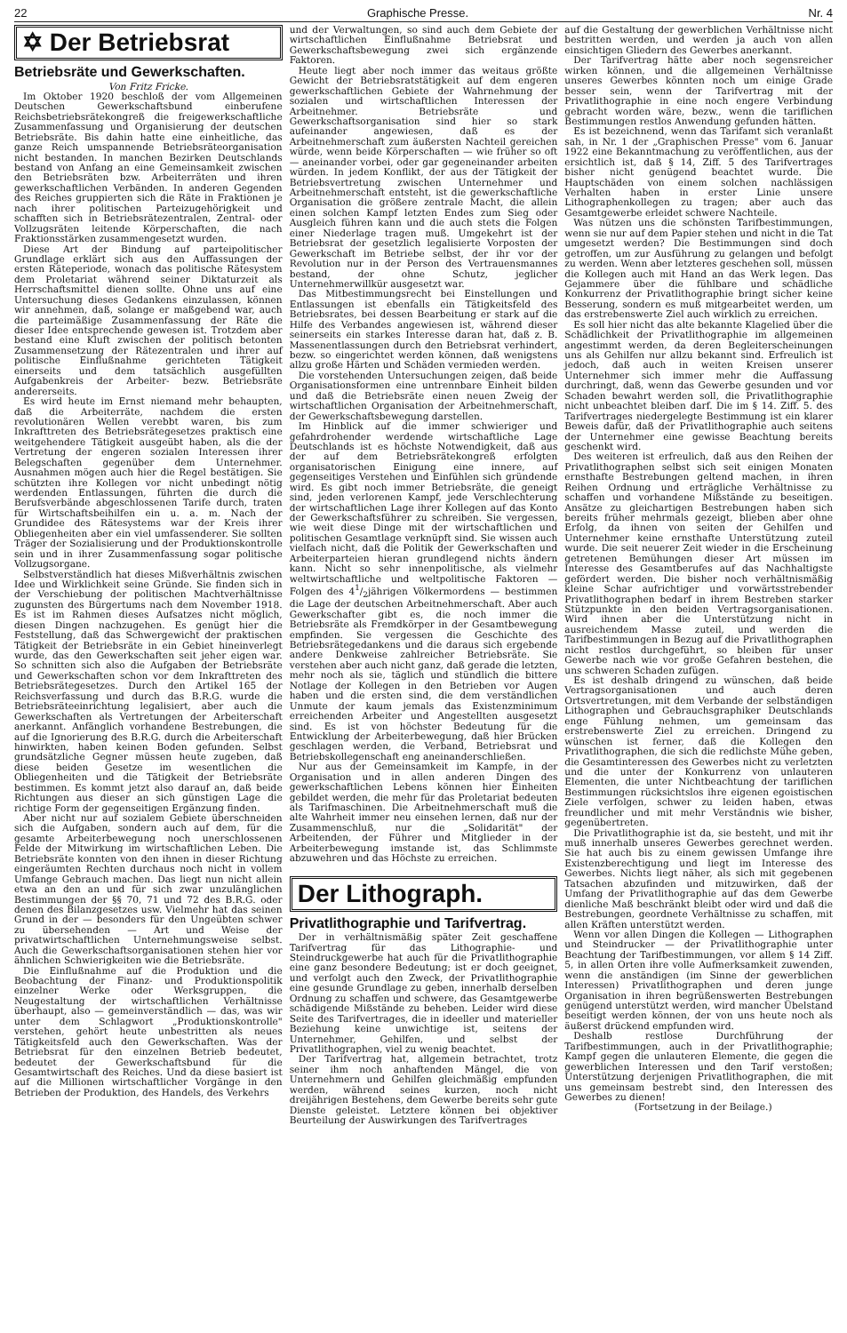22 Graphische Presse. Nr. 4
✡ Der Betriebsrat
Betriebsräte und Gewerkschaften.
Von Fritz Fricke.
Im Oktober 1920 beschloß der vom Allgemeinen Deutschen Gewerkschaftsbund einberufene Reichsbetriebsrätekongreß die freigewerkschaftliche Zusammenfassung und Organisierung der deutschen Betriebsräte. Bis dahin hatte eine einheitliche, das ganze Reich umspannende Betriebsräteorganisation nicht bestanden. In manchen Bezirken Deutschlands bestand von Anfang an eine Gemeinsamkeit zwischen den Betriebsräten bzw. Arbeiterräten und ihren gewerkschaftlichen Verbänden. In anderen Gegenden des Reiches gruppierten sich die Räte in Fraktionen je nach ihrer politischen Parteizugehörigkeit und schafften sich in Betriebsrätezentralen, Zentral- oder Vollzugsräten leitende Körperschaften, die nach Fraktionsstärken zusammengesetzt wurden.
Diese Art der Bindung auf parteipolitischer Grundlage erklärt sich aus den Auffassungen der ersten Räteperiode, wonach das politische Rätesystem dem Proletariat während seiner Diktaturzeit als Herrschaftsmittel dienen sollte. Ohne uns auf eine Untersuchung dieses Gedankens einzulassen, können wir annehmen, daß, solange er maßgebend war, auch die parteimäßige Zusammenfassung der Räte die dieser Idee entsprechende gewesen ist. Trotzdem aber bestand eine Kluft zwischen der politisch betonten Zusammensetzung der Rätezentralen und ihrer auf politische Einflußnahme gerichteten Tätigkeit einerseits und dem tatsächlich ausgefüllten Aufgabenkreis der Arbeiter- bezw. Betriebsräte andererseits.
Es wird heute im Ernst niemand mehr behaupten, daß die Arbeiterräte, nachdem die ersten revolutionären Wellen verebbt waren, bis zum Inkrafttreten des Betriebsrätegesetzes praktisch eine weitgehendere Tätigkeit ausgeübt haben, als die der Vertretung der engeren sozialen Interessen ihrer Belegschaften gegenüber dem Unternehmer. Ausnahmen mögen auch hier die Regel bestätigen. Sie schützten ihre Kollegen vor nicht unbedingt nötig werdenden Entlassungen, führten die durch die Berufsverbände abgeschlossenen Tarife durch, traten für Wirtschaftsbeihilfen ein u. a. m. Nach der Grundidee des Rätesystems war der Kreis ihrer Obliegenheiten aber ein viel umfassenderer. Sie sollten Träger der Sozialisierung und der Produktionskontrolle sein und in ihrer Zusammenfassung sogar politische Vollzugsorgane.
Selbstverständlich hat dieses Mißverhältnis zwischen Idee und Wirklichkeit seine Gründe. Sie finden sich in der Verschiebung der politischen Machtverhältnisse zugunsten des Bürgertums nach dem November 1918. Es ist im Rahmen dieses Aufsatzes nicht möglich, diesen Dingen nachzugehen. Es genügt hier die Feststellung, daß das Schwergewicht der praktischen Tätigkeit der Betriebsräte in ein Gebiet hineinverlegt wurde, das den Gewerkschaften seit jeher eigen war. So schnitten sich also die Aufgaben der Betriebsräte und Gewerkschaften schon vor dem Inkrafttreten des Betriebsrätegesetzes. Durch den Artikel 165 der Reichsverfassung und durch das B.R.G. wurde die Betriebsräteeinrichtung legalisiert, aber auch die Gewerkschaften als Vertretungen der Arbeiterschaft anerkannt. Anfänglich vorhandene Bestrebungen, die auf die Ignorierung des B.R.G. durch die Arbeiterschaft hinwirkten, haben keinen Boden gefunden. Selbst grundsätzliche Gegner müssen heute zugeben, daß diese beiden Gesetze im wesentlichen die Obliegenheiten und die Tätigkeit der Betriebsräte bestimmen. Es kommt jetzt also darauf an, daß beide Richtungen aus dieser an sich günstigen Lage die richtige Form der gegenseitigen Ergänzung finden.
Aber nicht nur auf sozialem Gebiete überschneiden sich die Aufgaben, sondern auch auf dem, für die gesamte Arbeiterbewegung noch unerschlossenen Felde der Mitwirkung im wirtschaftlichen Leben. Die Betriebsräte konnten von den ihnen in dieser Richtung eingeräumten Rechten durchaus noch nicht in vollem Umfange Gebrauch machen. Das liegt nun nicht allein etwa an den an und für sich zwar unzulänglichen Bestimmungen der §§ 70, 71 und 72 des B.R.G. oder denen des Bilanzgesetzes usw. Vielmehr hat das seinen Grund in der — besonders für den Ungeübten schwer zu übersehenden — Art und Weise der privatwirtschaftlichen Unternehmungsweise selbst. Auch die Gewerkschaftsorganisationen stehen hier vor ähnlichen Schwierigkeiten wie die Betriebsräte.
Die Einflußnahme auf die Produktion und die Beobachtung der Finanz- und Produktionspolitik einzelner Werke oder Werksgruppen, die Neugestaltung der wirtschaftlichen Verhältnisse überhaupt, also — gemeinverständlich — das, was wir unter dem Schlagwort „Produktionskontrolle" verstehen, gehört heute unbestritten als neues Tätigkeitsfeld auch den Gewerkschaften. Was der Betriebsrat für den einzelnen Betrieb bedeutet, bedeutet der Gewerkschaftsbund für die Gesamtwirtschaft des Reiches. Und da diese basiert ist auf die Millionen wirtschaftlicher Vorgänge in den Betrieben der Produktion, des Handels, des Verkehrs
und der Verwaltungen, so sind auch dem Gebiete der wirtschaftlichen Einflußnahme Betriebsrat und Gewerkschaftsbewegung zwei sich ergänzende Faktoren.
Heute liegt aber noch immer das weitaus größte Gewicht der Betriebsratstätigkeit auf dem engeren gewerkschaftlichen Gebiete der Wahrnehmung der sozialen und wirtschaftlichen Interessen der Arbeitnehmer. Betriebsräte und Gewerkschaftsorganisation sind hier so stark aufeinander angewiesen, daß es der Arbeitnehmerschaft zum äußersten Nachteil gereichen würde, wenn beide Körperschaften — wie früher so oft — aneinander vorbei, oder gar gegeneinander arbeiten würden. In jedem Konflikt, der aus der Tätigkeit der Betriebsvertretung zwischen Unternehmer und Arbeitnehmerschaft entsteht, ist die gewerkschaftliche Organisation die größere zentrale Macht, die allein einen solchen Kampf letzten Endes zum Sieg oder Ausgleich führen kann und die auch stets die Folgen einer Niederlage tragen muß. Umgekehrt ist der Betriebsrat der gesetzlich legalisierte Vorposten der Gewerkschaft im Betriebe selbst, der ihr vor der Revolution nur in der Person des Vertrauensmannes bestand, der ohne Schutz, jeglicher Unternehmerwillkür ausgesetzt war.
Das Mitbestimmungsrecht bei Einstellungen und Entlassungen ist ebenfalls ein Tätigkeitsfeld des Betriebsrates, bei dessen Bearbeitung er stark auf die Hilfe des Verbandes angewiesen ist, während dieser seinerseits ein starkes Interesse daran hat, daß z. B. Massenentlassungen durch den Betriebsrat verhindert, bezw. so eingerichtet werden können, daß wenigstens allzu große Härten und Schäden vermieden werden.
Die vorstehenden Untersuchungen zeigen, daß beide Organisationsformen eine untrennbare Einheit bilden und daß die Betriebsräte einen neuen Zweig der wirtschaftlichen Organisation der Arbeitnehmerschaft, der Gewerkschaftsbewegung darstellen.
Im Hinblick auf die immer schwieriger und gefahrdrohender werdende wirtschaftliche Lage Deutschlands ist es höchste Notwendigkeit, daß aus der auf dem Betriebsrätekongreß erfolgten organisatorischen Einigung eine innere, auf gegenseitiges Verstehen und Einfühlen sich gründende wird. Es gibt noch immer Betriebsräte, die geneigt sind, jeden verlorenen Kampf, jede Verschlechterung der wirtschaftlichen Lage ihrer Kollegen auf das Konto der Gewerkschaftsführer zu schreiben. Sie vergessen, wie weit diese Dinge mit der wirtschaftlichen und politischen Gesamtlage verknüpft sind. Sie wissen auch vielfach nicht, daß die Politik der Gewerkschaften und Arbeiterparteien hieran grundlegend nichts ändern kann. Nicht so sehr innenpolitische, als vielmehr weltwirtschaftliche und weltpolitische Faktoren — Folgen des 41/2jährigen Völkermordens — bestimmen die Lage der deutschen Arbeitnehmerschaft. Aber auch Gewerkschafter gibt es, die noch immer die Betriebsräte als Fremdkörper in der Gesamtbewegung empfinden. Sie vergessen die Geschichte des Betriebsrätegedankens und die daraus sich ergebende andere Denkweise zahlreicher Betriebsräte. Sie verstehen aber auch nicht ganz, daß gerade die letzten, mehr noch als sie, täglich und stündlich die bittere Notlage der Kollegen in den Betrieben vor Augen haben und die ersten sind, die dem verständlichen Unmute der kaum jemals das Existenzminimum erreichenden Arbeiter und Angestellten ausgesetzt sind. Es ist von höchster Bedeutung für die Entwicklung der Arbeiterbewegung, daß hier Brücken geschlagen werden, die Verband, Betriebsrat und Betriebskollegenschaft eng aneinanderschließen.
Nur aus der Gemeinsamkeit im Kampfe, in der Organisation und in allen anderen Dingen des gewerkschaftlichen Lebens können hier Einheiten gebildet werden, die mehr für das Proletariat bedeuten als Tarifmaschinen. Die Arbeitnehmerschaft muß die alte Wahrheit immer neu einsehen lernen, daß nur der Zusammenschluß, nur die „Solidarität" der Arbeitenden, der Führer und Mitglieder in der Arbeiterbewegung imstande ist, das Schlimmste abzuwehren und das Höchste zu erreichen.
Der Lithograph.
Privatlithographie und Tarifvertrag.
Der in verhältnismäßig später Zeit geschaffene Tarifvertrag für das Lithographie- und Steindruckgewerbe hat auch für die Privatlithographie eine ganz besondere Bedeutung; ist er doch geeignet, und verfolgt auch den Zweck, der Privatlithographie eine gesunde Grundlage zu geben, innerhalb derselben Ordnung zu schaffen und schwere, das Gesamtgewerbe schädigende Mißstände zu beheben. Leider wird diese Seite des Tarifvertrages, die in ideeller und materieller Beziehung keine unwichtige ist, seitens der Unternehmer, Gehilfen, und selbst der Privatlithographen, viel zu wenig beachtet.
Der Tarifvertrag hat, allgemein betrachtet, trotz seiner ihm noch anhaftenden Mängel, die von Unternehmern und Gehilfen gleichmäßig empfunden werden, während seines kurzen, noch nicht dreijährigen Bestehens, dem Gewerbe bereits sehr gute Dienste geleistet. Letztere können bei objektiver Beurteilung der Auswirkungen des Tarifvertrages
auf die Gestaltung der gewerblichen Verhältnisse nicht bestritten werden, und werden ja auch von allen einsichtigen Gliedern des Gewerbes anerkannt.
Der Tarifvertrag hätte aber noch segensreicher wirken können, und die allgemeinen Verhältnisse unseres Gewerbes könnten noch um einige Grade besser sein, wenn der Tarifvertrag mit der Privatlithographie in eine noch engere Verbindung gebracht worden wäre, bezw., wenn die tariflichen Bestimmungen restlos Anwendung gefunden hätten.
Es ist bezeichnend, wenn das Tarifamt sich veranlaßt sah, in Nr. 1 der „Graphischen Presse" vom 6. Januar 1922 eine Bekanntmachung zu veröffentlichen, aus der ersichtlich ist, daß § 14, Ziff. 5 des Tarifvertrages bisher nicht genügend beachtet wurde. Die Hauptschäden von einem solchen nachlässigen Verhalten haben in erster Linie unsere Lithographenkollegen zu tragen; aber auch das Gesamtgewerbe erleidet schwere Nachteile.
Was nützen uns die schönsten Tarifbestimmungen, wenn sie nur auf dem Papier stehen und nicht in die Tat umgesetzt werden? Die Bestimmungen sind doch getroffen, um zur Ausführung zu gelangen und befolgt zu werden. Wenn aber letzteres geschehen soll, müssen die Kollegen auch mit Hand an das Werk legen. Das Gejammere über die fühlbare und schädliche Konkurrenz der Privatlithographie bringt sicher keine Besserung, sondern es muß mitgearbeitet werden, um das erstrebenswerte Ziel auch wirklich zu erreichen.
Es soll hier nicht das alte bekannte Klagelied über die Schädlichkeit der Privatlithographie im allgemeinen angestimmt werden, da deren Begleiterscheinungen uns als Gehilfen nur allzu bekannt sind. Erfreulich ist jedoch, daß auch in weiten Kreisen unserer Unternehmer sich immer mehr die Auffassung durchringt, daß, wenn das Gewerbe gesunden und vor Schaden bewahrt werden soll, die Privatlithographie nicht unbeachtet bleiben darf. Die im § 14. Ziff. 5. des Tarifvertrages niedergelegte Bestimmung ist ein klarer Beweis dafür, daß der Privatlithographie auch seitens der Unternehmer eine gewisse Beachtung bereits geschenkt wird.
Des weiteren ist erfreulich, daß aus den Reihen der Privatlithographen selbst sich seit einigen Monaten ernsthafte Bestrebungen geltend machen, in ihren Reihen Ordnung und erträgliche Verhältnisse zu schaffen und vorhandene Mißstände zu beseitigen. Ansätze zu gleichartigen Bestrebungen haben sich bereits früher mehrmals gezeigt, blieben aber ohne Erfolg, da ihnen von seiten der Gehilfen und Unternehmer keine ernsthafte Unterstützung zuteil wurde. Die seit neuerer Zeit wieder in die Erscheinung getretenen Bemühungen dieser Art müssen im Interesse des Gesamtberufes auf das Nachhaltigste gefördert werden. Die bisher noch verhältnismäßig kleine Schar aufrichtiger und vorwärtsstrebender Privatlithographen bedarf in ihrem Bestreben starker Stützpunkte in den beiden Vertragsorganisationen. Wird ihnen aber die Unterstützung nicht in ausreichendem Masse zuteil, und werden die Tarifbestimmungen in Bezug auf die Privatlithographen nicht restlos durchgeführt, so bleiben für unser Gewerbe nach wie vor große Gefahren bestehen, die uns schweren Schaden zufügen.
Es ist deshalb dringend zu wünschen, daß beide Vertragsorganisationen und auch deren Ortsvertretungen, mit dem Verbande der selbständigen Lithographen und Gebrauchsgraphiker Deutschlands enge Fühlung nehmen, um gemeinsam das erstrebenswerte Ziel zu erreichen. Dringend zu wünschen ist ferner, daß die Kollegen den Privatlithographen, die sich die redlichste Mühe geben, die Gesamtinteressen des Gewerbes nicht zu verletzten und die unter der Konkurrenz von unlauteren Elementen, die unter Nichtbeachtung der tariflichen Bestimmungen rücksichtslos ihre eigenen egoistischen Ziele verfolgen, schwer zu leiden haben, etwas freundlicher und mit mehr Verständnis wie bisher, gegenübertreten.
Die Privatlithographie ist da, sie besteht, und mit ihr muß innerhalb unseres Gewerbes gerechnet werden. Sie hat auch bis zu einem gewissen Umfange ihre Existenzberechtigung und liegt im Interesse des Gewerbes. Nichts liegt näher, als sich mit gegebenen Tatsachen abzufinden und mitzuwirken, daß der Umfang der Privatlithographie auf das dem Gewerbe dienliche Maß beschränkt bleibt oder wird und daß die Bestrebungen, geordnete Verhältnisse zu schaffen, mit allen Kräften unterstützt werden.
Wenn vor allen Dingen die Kollegen — Lithographen und Steindrucker — der Privatlithographie unter Beachtung der Tarifbestimmungen, vor allem § 14 Ziff. 5, in allen Orten ihre volle Aufmerksamkeit zuwenden, wenn die anständigen (im Sinne der gewerblichen Interessen) Privatlithographen und deren junge Organisation in ihren begrüßenswerten Bestrebungen genügend unterstützt werden, wird mancher Übelstand beseitigt werden können, der von uns heute noch als äußerst drückend empfunden wird.
Deshalb restlose Durchführung der Tarifbestimmungen, auch in der Privatlithographie; Kampf gegen die unlauteren Elemente, die gegen die gewerblichen Interessen und den Tarif verstoßen; Unterstützung derjenigen Privatlithographen, die mit uns gemeinsam bestrebt sind, den Interessen des Gewerbes zu dienen!
(Fortsetzung in der Beilage.)